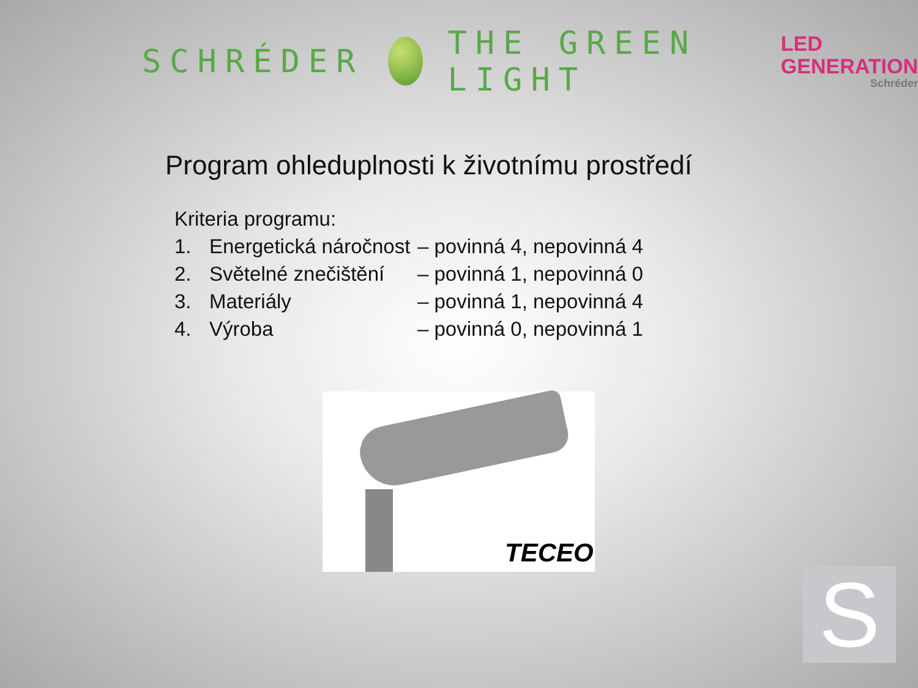SCHRÉDER THE GREEN LIGHT
LED
GENERATION
Schréder
Program ohleduplnosti k životnímu prostředí
Kriteria programu:
1. Energetická náročnost – povinná 4, nepovinná 4
2. Světelné znečištění – povinná 1, nepovinná 0
3. Materiály – povinná 1, nepovinná 4
4. Výroba – povinná 0, nepovinná 1
TECEO
S